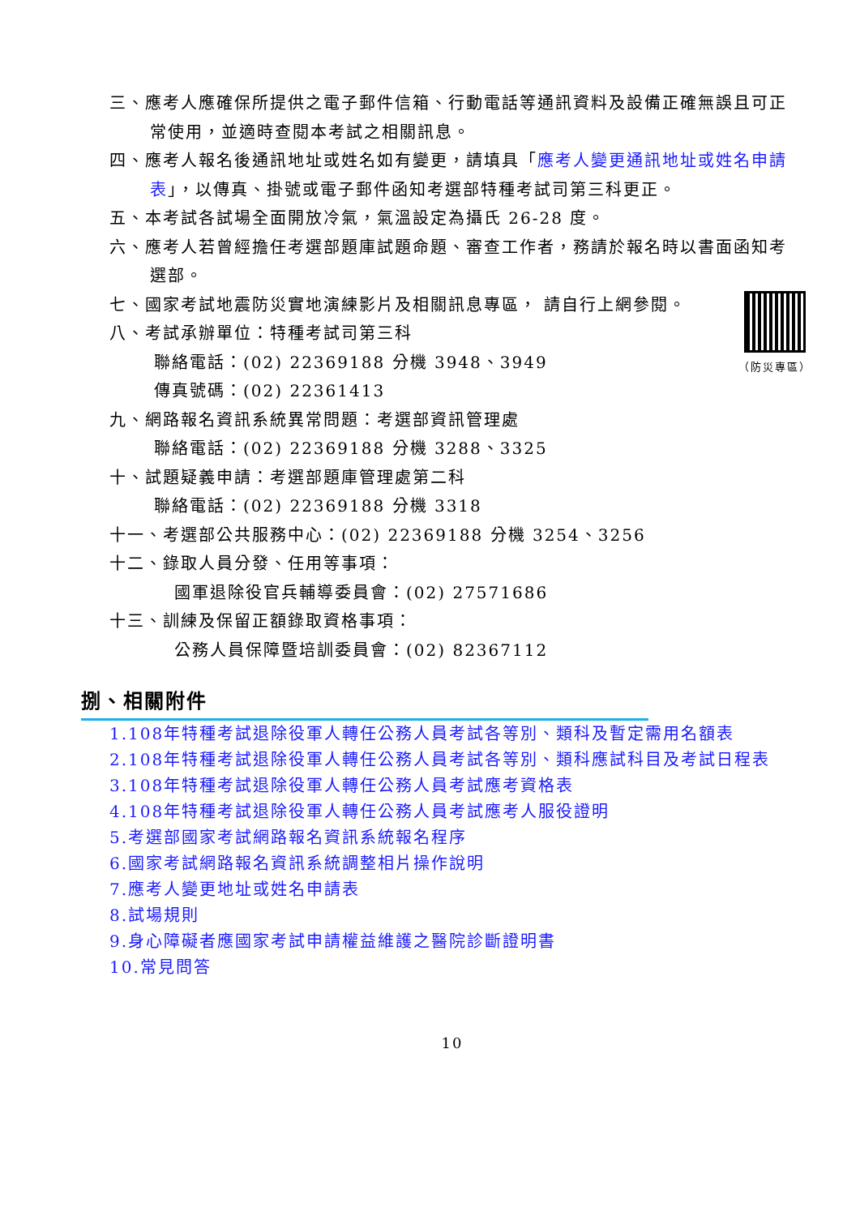三、應考人應確保所提供之電子郵件信箱、行動電話等通訊資料及設備正確無誤且可正常使用，並適時查閱本考試之相關訊息。
四、應考人報名後通訊地址或姓名如有變更，請填具「應考人變更通訊地址或姓名申請表」，以傳真、掛號或電子郵件函知考選部特種考試司第三科更正。
五、本考試各試場全面開放冷氣，氣溫設定為攝氏 26-28 度。
六、應考人若曾經擔任考選部題庫試題命題、審查工作者，務請於報名時以書面函知考選部。
（防災專區）
七、國家考試地震防災實地演練影片及相關訊息專區， 請自行上網參閱。
八、考試承辦單位：特種考試司第三科
聯絡電話：(02) 22369188 分機 3948、3949
傳真號碼：(02) 22361413
九、網路報名資訊系統異常問題：考選部資訊管理處
聯絡電話：(02) 22369188 分機 3288、3325
十、試題疑義申請：考選部題庫管理處第二科
聯絡電話：(02) 22369188 分機 3318
十一、考選部公共服務中心：(02) 22369188 分機 3254、3256
十二、錄取人員分發、任用等事項：
國軍退除役官兵輔導委員會：(02) 27571686
十三、訓練及保留正額錄取資格事項：
公務人員保障暨培訓委員會：(02) 82367112
捌、相關附件
1.108年特種考試退除役軍人轉任公務人員考試各等別、類科及暫定需用名額表
2.108年特種考試退除役軍人轉任公務人員考試各等別、類科應試科目及考試日程表
3.108年特種考試退除役軍人轉任公務人員考試應考資格表
4.108年特種考試退除役軍人轉任公務人員考試應考人服役證明
5.考選部國家考試網路報名資訊系統報名程序
6.國家考試網路報名資訊系統調整相片操作說明
7.應考人變更地址或姓名申請表
8.試場規則
9.身心障礙者應國家考試申請權益維護之醫院診斷證明書
10.常見問答
10